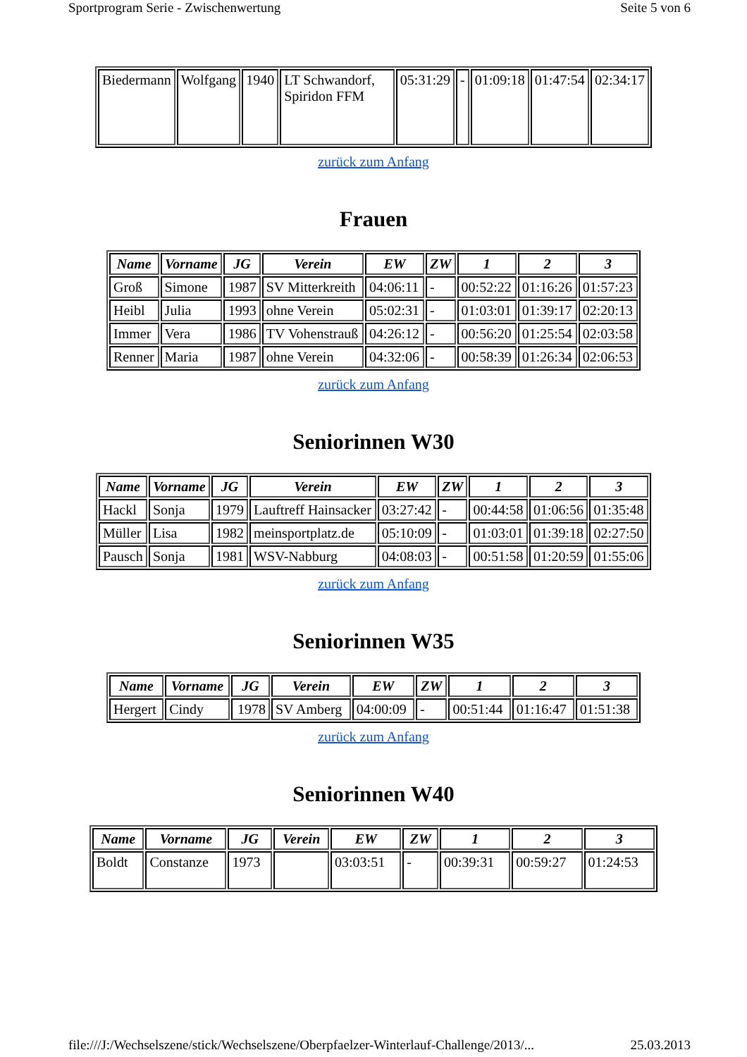Sportprogram Serie - Zwischenwertung Seite 5 von 6
| Biedermann | Wolfgang | 1940 | LT Schwandorf, Spiridon FFM | 05:31:29 | - | 01:09:18 | 01:47:54 | 02:34:17 |
zurück zum Anfang
Frauen
| Name | Vorname | JG | Verein | EW | ZW | 1 | 2 | 3 |
| --- | --- | --- | --- | --- | --- | --- | --- | --- |
| Groß | Simone | 1987 | SV Mitterkreith | 04:06:11 | - | 00:52:22 | 01:16:26 | 01:57:23 |
| Heibl | Julia | 1993 | ohne Verein | 05:02:31 | - | 01:03:01 | 01:39:17 | 02:20:13 |
| Immer | Vera | 1986 | TV Vohenstrauß | 04:26:12 | - | 00:56:20 | 01:25:54 | 02:03:58 |
| Renner | Maria | 1987 | ohne Verein | 04:32:06 | - | 00:58:39 | 01:26:34 | 02:06:53 |
zurück zum Anfang
Seniorinnen W30
| Name | Vorname | JG | Verein | EW | ZW | 1 | 2 | 3 |
| --- | --- | --- | --- | --- | --- | --- | --- | --- |
| Hackl | Sonja | 1979 | Lauftreff Hainsacker | 03:27:42 | - | 00:44:58 | 01:06:56 | 01:35:48 |
| Müller | Lisa | 1982 | meinsportplatz.de | 05:10:09 | - | 01:03:01 | 01:39:18 | 02:27:50 |
| Pausch | Sonja | 1981 | WSV-Nabburg | 04:08:03 | - | 00:51:58 | 01:20:59 | 01:55:06 |
zurück zum Anfang
Seniorinnen W35
| Name | Vorname | JG | Verein | EW | ZW | 1 | 2 | 3 |
| --- | --- | --- | --- | --- | --- | --- | --- | --- |
| Hergert | Cindy | 1978 | SV Amberg | 04:00:09 | - | 00:51:44 | 01:16:47 | 01:51:38 |
zurück zum Anfang
Seniorinnen W40
| Name | Vorname | JG | Verein | EW | ZW | 1 | 2 | 3 |
| --- | --- | --- | --- | --- | --- | --- | --- | --- |
| Boldt | Constanze | 1973 | | 03:03:51 | - | 00:39:31 | 00:59:27 | 01:24:53 |
file:///J:/Wechselszene/stick/Wechselszene/Oberpfaelzer-Winterlauf-Challenge/2013/... 25.03.2013